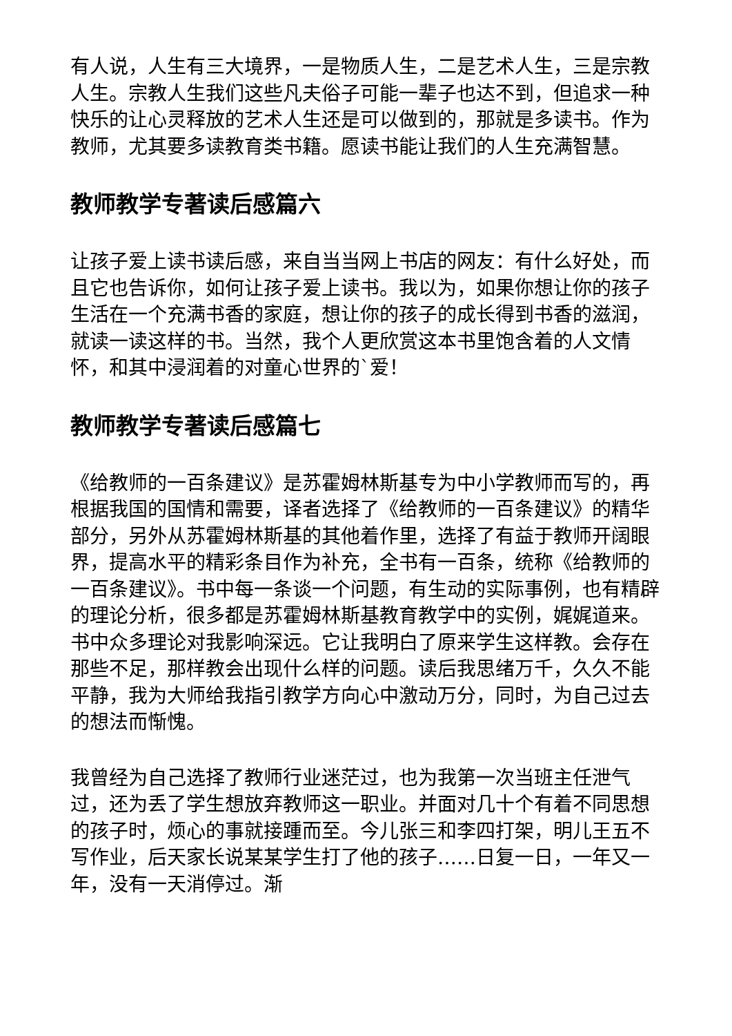有人说，人生有三大境界，一是物质人生，二是艺术人生，三是宗教人生。宗教人生我们这些凡夫俗子可能一辈子也达不到，但追求一种快乐的让心灵释放的艺术人生还是可以做到的，那就是多读书。作为教师，尤其要多读教育类书籍。愿读书能让我们的人生充满智慧。
教师教学专著读后感篇六
让孩子爱上读书读后感，来自当当网上书店的网友：有什么好处，而且它也告诉你，如何让孩子爱上读书。我以为，如果你想让你的孩子生活在一个充满书香的家庭，想让你的孩子的成长得到书香的滋润，就读一读这样的书。当然，我个人更欣赏这本书里饱含着的人文情怀，和其中浸润着的对童心世界的`爱！
教师教学专著读后感篇七
《给教师的一百条建议》是苏霍姆林斯基专为中小学教师而写的，再根据我国的国情和需要，译者选择了《给教师的一百条建议》的精华部分，另外从苏霍姆林斯基的其他着作里，选择了有益于教师开阔眼界，提高水平的精彩条目作为补充，全书有一百条，统称《给教师的一百条建议》。书中每一条谈一个问题，有生动的实际事例，也有精辟的理论分析，很多都是苏霍姆林斯基教育教学中的实例，娓娓道来。书中众多理论对我影响深远。它让我明白了原来学生这样教。会存在那些不足，那样教会出现什么样的问题。读后我思绪万千，久久不能平静，我为大师给我指引教学方向心中激动万分，同时，为自己过去的想法而惭愧。
我曾经为自己选择了教师行业迷茫过，也为我第一次当班主任泄气过，还为丢了学生想放弃教师这一职业。并面对几十个有着不同思想的孩子时，烦心的事就接踵而至。今儿张三和李四打架，明儿王五不写作业，后天家长说某某学生打了他的孩子……日复一日，一年又一年，没有一天消停过。渐